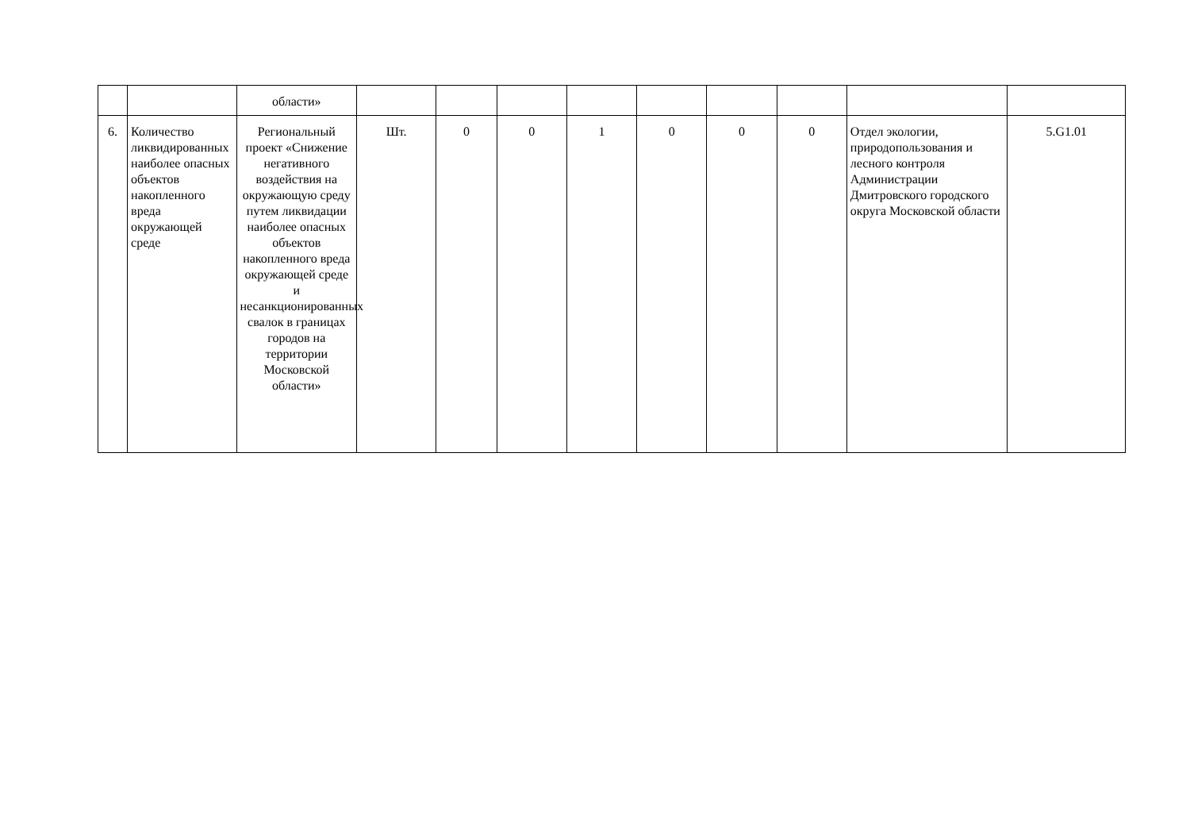| | | области» | | | | | | | | | |
| 6. | Количество ликвидированных наиболее опасных объектов накопленного вреда окружающей среде | Региональный проект «Снижение негативного воздействия на окружающую среду путем ликвидации наиболее опасных объектов накопленного вреда окружающей среде и несанкционированных свалок в границах городов на территории Московской области» | Шт. | 0 | 0 | 1 | 0 | 0 | 0 | Отдел экологии, природопользования и лесного контроля Администрации Дмитровского городского округа Московской области | 5.G1.01 |